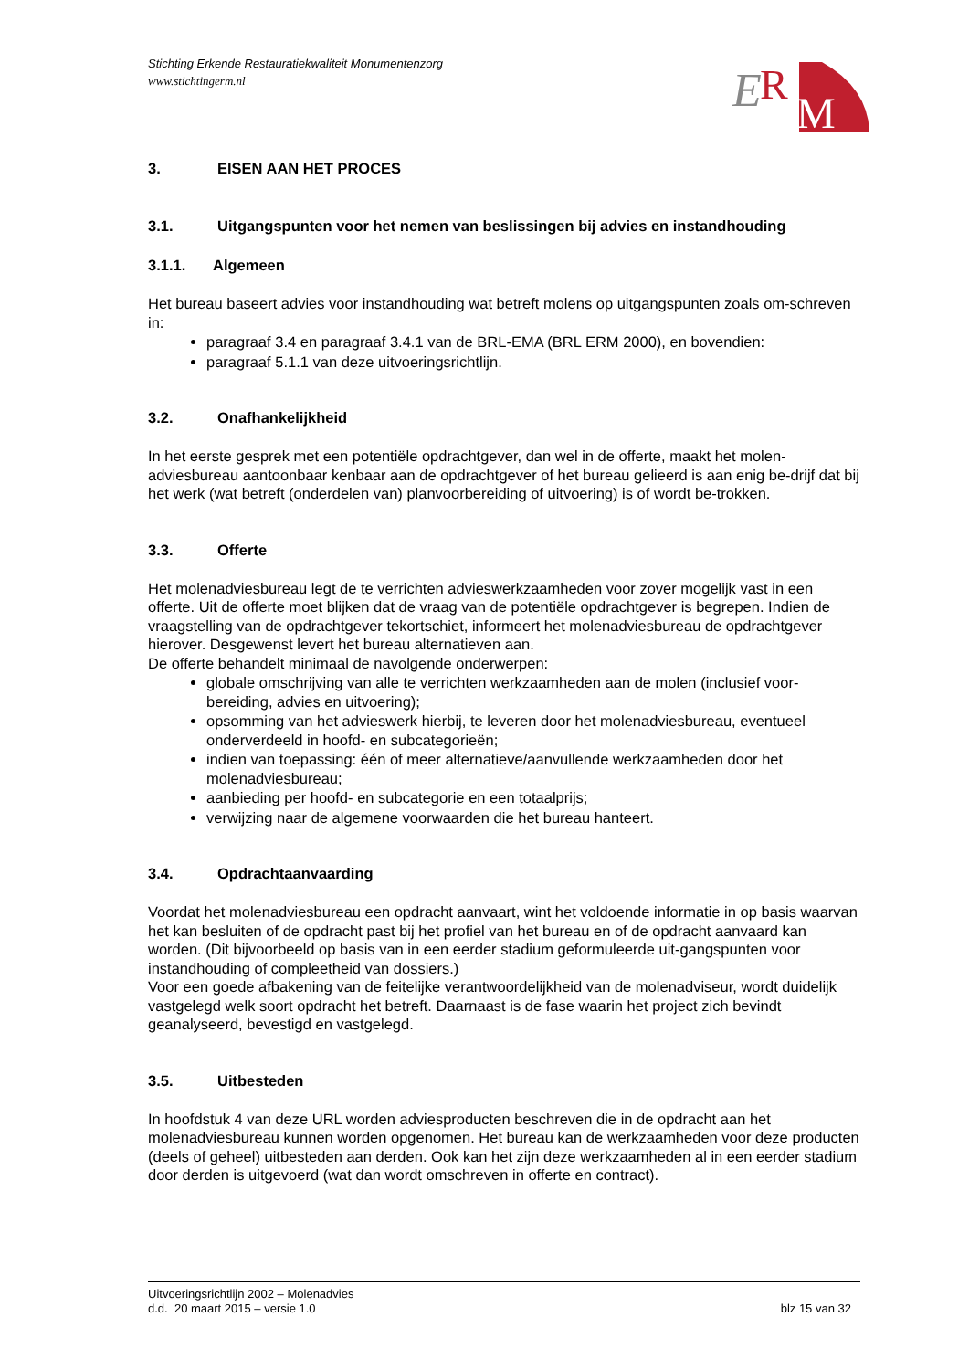E
R
M
Stichting Erkende Restauratiekwaliteit Monumentenzorg
www.stichtingerm.nl
3. EISEN AAN HET PROCES
3.1. Uitgangspunten voor het nemen van beslissingen bij advies en instandhouding
3.1.1. Algemeen
Het bureau baseert advies voor instandhouding wat betreft molens op uitgangspunten zoals om-schreven in:
paragraaf 3.4 en paragraaf 3.4.1 van de BRL-EMA (BRL ERM 2000), en bovendien:
paragraaf 5.1.1 van deze uitvoeringsrichtlijn.
3.2. Onafhankelijkheid
In het eerste gesprek met een potentiële opdrachtgever, dan wel in de offerte, maakt het molen-adviesbureau aantoonbaar kenbaar aan de opdrachtgever of het bureau gelieerd is aan enig be-drijf dat bij het werk (wat betreft (onderdelen van) planvoorbereiding of uitvoering) is of wordt be-trokken.
3.3. Offerte
Het molenadviesbureau legt de te verrichten advieswerkzaamheden voor zover mogelijk vast in een offerte. Uit de offerte moet blijken dat de vraag van de potentiële opdrachtgever is begrepen. Indien de vraagstelling van de opdrachtgever tekortschiet, informeert het molenadviesbureau de opdrachtgever hierover. Desgewenst levert het bureau alternatieven aan.
De offerte behandelt minimaal de navolgende onderwerpen:
globale omschrijving van alle te verrichten werkzaamheden aan de molen (inclusief voor-bereiding, advies en uitvoering);
opsomming van het advieswerk hierbij, te leveren door het molenadviesbureau, eventueel onderverdeeld in hoofd- en subcategorieën;
indien van toepassing: één of meer alternatieve/aanvullende werkzaamheden door het molenadviesbureau;
aanbieding per hoofd- en subcategorie en een totaalprijs;
verwijzing naar de algemene voorwaarden die het bureau hanteert.
3.4. Opdrachtaanvaarding
Voordat het molenadviesbureau een opdracht aanvaart, wint het voldoende informatie in op basis waarvan het kan besluiten of de opdracht past bij het profiel van het bureau en of de opdracht aanvaard kan worden. (Dit bijvoorbeeld op basis van in een eerder stadium geformuleerde uit-gangspunten voor instandhouding of compleetheid van dossiers.)
Voor een goede afbakening van de feitelijke verantwoordelijkheid van de molenadviseur, wordt duidelijk vastgelegd welk soort opdracht het betreft. Daarnaast is de fase waarin het project zich bevindt geanalyseerd, bevestigd en vastgelegd.
3.5. Uitbesteden
In hoofdstuk 4 van deze URL worden adviesproducten beschreven die in de opdracht aan het molenadviesbureau kunnen worden opgenomen. Het bureau kan de werkzaamheden voor deze producten (deels of geheel) uitbesteden aan derden. Ook kan het zijn deze werkzaamheden al in een eerder stadium door derden is uitgevoerd (wat dan wordt omschreven in offerte en contract).
Uitvoeringsrichtlijn 2002 – Molenadvies
d.d. 20 maart 2015 – versie 1.0 blz 15 van 32